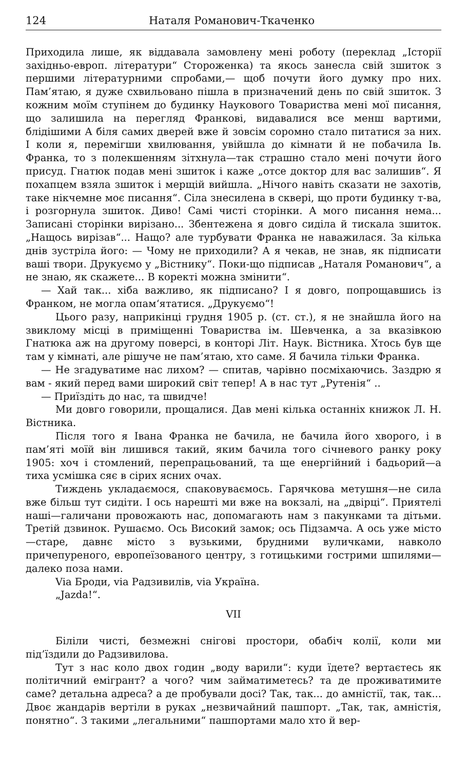124 Наталя Романович-Ткаченко
Приходила лише, як віддавала замовлену мені роботу (переклад „Історії західньо-европ. літератури“ Стороженка) та якось занесла свій зшиток з першими літературними спробами,— щоб почути його думку про них. Пам’ятаю, я дуже схвильовано пішла в призначений день по свій зшиток. З кожним моїм ступінем до будинку Наукового Товариства мені мої писання, що залишила на перегляд Франкові, видавалися все менш вартими, блідішими А біля самих дверей вже й зовсім соромно стало питатися за них. І коли я, перемігши хвилювання, увійшла до кімнати й не побачила Ів. Франка, то з полекшенням зітхнула—так страшно стало мені почути його присуд. Гнатюк подав мені зшиток і каже „отсе доктор для вас залишив“. Я похапцем взяла зшиток і мерщій вийшла. „Нічого навіть сказати не захотів, таке нікчемне моє писання“. Сіла знесилена в сквері, що проти будинку т-ва, і розгорнула зшиток. Диво! Самі чисті сторінки. А мого писання нема... Записані сторінки вирізано... Збентежена я довго сиділа й тискала зшиток. „Нащось вирізав“... Нащо? але турбувати Франка не наважилася. За кілька днів зустріла його: — Чому не приходили? А я чекав, не знав, як підписати ваші твори. Друкуємо у „Вістнику“. Поки-що підписав „Наталя Романович“, а не знаю, як скажете... В коректі можна змінити“.
— Хай так... хіба важливо, як підписано? І я довго, попрощавшись із Франком, не могла опам‘ятатися. „Друкуємо“!
Цього разу, наприкінці грудня 1905 р. (ст. ст.), я не знайшла його на звиклому місці в приміщенні Товариства ім. Шевченка, а за вказівкою Гнатюка аж на другому поверсі, в конторі Літ. Наук. Вістника. Хтось був ще там у кімнаті, але рішуче не пам’ятаю, хто саме. Я бачила тільки Франка.
— Не згадуватиме нас лихом? — спитав, чарівно посміхаючись. Заздрю я вам - який перед вами широкий світ тепер! А в нас тут „Рутенія“ ..
— Приїздіть до нас, та швидче!
Ми довго говорили, прощалися. Дав мені кілька останніх книжок Л. Н. Вістника.
Після того я Івана Франка не бачила, не бачила його хворого, і в пам’яті моїй він лишився такий, яким бачила того січневого ранку року 1905: хоч і стомлений, перепрацьований, та ще енергійний і бадьорий—а тиха усмішка сяє в сірих ясних очах.
Тиждень укладаємося, спаковуваємось. Гарячкова метушня—не сила вже більш тут сидіти. І ось нарешті ми вже на вокзалі, на „двірці“. Приятелі наші—галичани провожають нас, допомагають нам з пакунками та дітьми. Третій дзвинок. Рушаємо. Ось Високий замок; ось Підзамча. А ось уже місто—старе, давнє місто з вузькими, брудними вуличками, навколо причепуреного, европеїзованого центру, з готицькими гострими шпилями—далеко поза нами.
Via Броди, via Радзивилів, via Україна.
„Jazda!“.
VII
Біліли чисті, безмежні снігові простори, обабіч колії, коли ми під’їздили до Радзивилова.
Тут з нас коло двох годин „воду варили“: куди їдете? вертаєтесь як політичний емігрант? а чого? чим займатиметесь? та де проживатимите саме? детальна адреса? а де пробували досі? Так, так... до амністії, так, так... Двоє жандарів вертіли в руках „незвичайний пашпорт. „Так, так, амністія, понятно“. З такими „легальними“ пашпортами мало хто й вер-